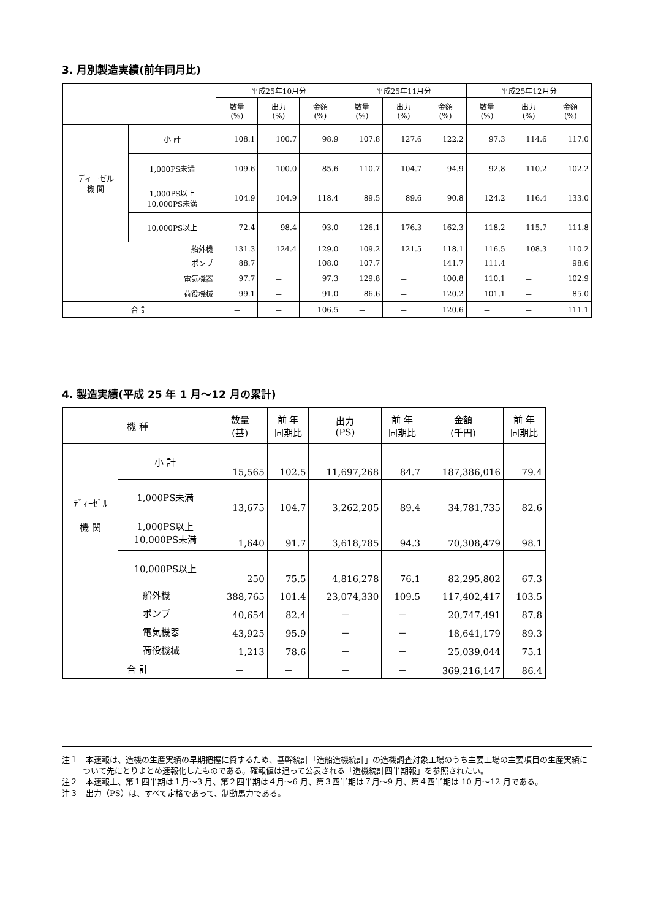3. 月別製造実績(前年同月比)
| | | 平成25年10月分 | | | 平成25年11月分 | | | 平成25年12月分 | | |
| --- | --- | --- | --- | --- | --- | --- | --- | --- | --- | --- |
| | | 数量 (%) | 出力 (%) | 金額 (%) | 数量 (%) | 出力 (%) | 金額 (%) | 数量 (%) | 出力 (%) | 金額 (%) |
| ディーゼル 機 関 | 小 計 | 108.1 | 100.7 | 98.9 | 107.8 | 127.6 | 122.2 | 97.3 | 114.6 | 117.0 |
| | 1,000PS未満 | 109.6 | 100.0 | 85.6 | 110.7 | 104.7 | 94.9 | 92.8 | 110.2 | 102.2 |
| | 1,000PS以上 10,000PS未満 | 104.9 | 104.9 | 118.4 | 89.5 | 89.6 | 90.8 | 124.2 | 116.4 | 133.0 |
| | 10,000PS以上 | 72.4 | 98.4 | 93.0 | 126.1 | 176.3 | 162.3 | 118.2 | 115.7 | 111.8 |
| 船外機 | | 131.3 | 124.4 | 129.0 | 109.2 | 121.5 | 118.1 | 116.5 | 108.3 | 110.2 |
| ポンプ | | 88.7 | － | 108.0 | 107.7 | － | 141.7 | 111.4 | － | 98.6 |
| 電気機器 | | 97.7 | － | 97.3 | 129.8 | － | 100.8 | 110.1 | － | 102.9 |
| 荷役機械 | | 99.1 | － | 91.0 | 86.6 | － | 120.2 | 101.1 | － | 85.0 |
| 合 計 | | － | － | 106.5 | － | － | 120.6 | － | － | 111.1 |
4. 製造実績(平成 25 年 1 月～12 月の累計)
| 機 種 | | 数量 (基) | 前 年 同期比 | 出力 (PS) | 前 年 同期比 | 金額 (千円) | 前 年 同期比 |
| --- | --- | --- | --- | --- | --- | --- | --- |
| ﾃﾞｨｰｾﾞﾙ 機 関 | 小 計 | 15,565 | 102.5 | 11,697,268 | 84.7 | 187,386,016 | 79.4 |
| | 1,000PS未満 | 13,675 | 104.7 | 3,262,205 | 89.4 | 34,781,735 | 82.6 |
| | 1,000PS以上 10,000PS未満 | 1,640 | 91.7 | 3,618,785 | 94.3 | 70,308,479 | 98.1 |
| | 10,000PS以上 | 250 | 75.5 | 4,816,278 | 76.1 | 82,295,802 | 67.3 |
| 船外機 | | 388,765 | 101.4 | 23,074,330 | 109.5 | 117,402,417 | 103.5 |
| ポンプ | | 40,654 | 82.4 | － | － | 20,747,491 | 87.8 |
| 電気機器 | | 43,925 | 95.9 | － | － | 18,641,179 | 89.3 |
| 荷役機械 | | 1,213 | 78.6 | － | － | 25,039,044 | 75.1 |
| 合 計 | | － | － | － | － | 369,216,147 | 86.4 |
注１　本速報は、造機の生産実績の早期把握に資するため、基幹統計「造船造機統計」の造機調査対象工場のうち主要工場の主要項目の生産実績について先にとりまとめ速報化したものである。確報値は追って公表される「造機統計四半期報」を参照されたい。
注２　本速報上、第１四半期は１月～3 月、第２四半期は４月～6 月、第３四半期は７月～9 月、第４四半期は 10 月～12 月である。
注３　出力（PS）は、すべて定格であって、制動馬力である。